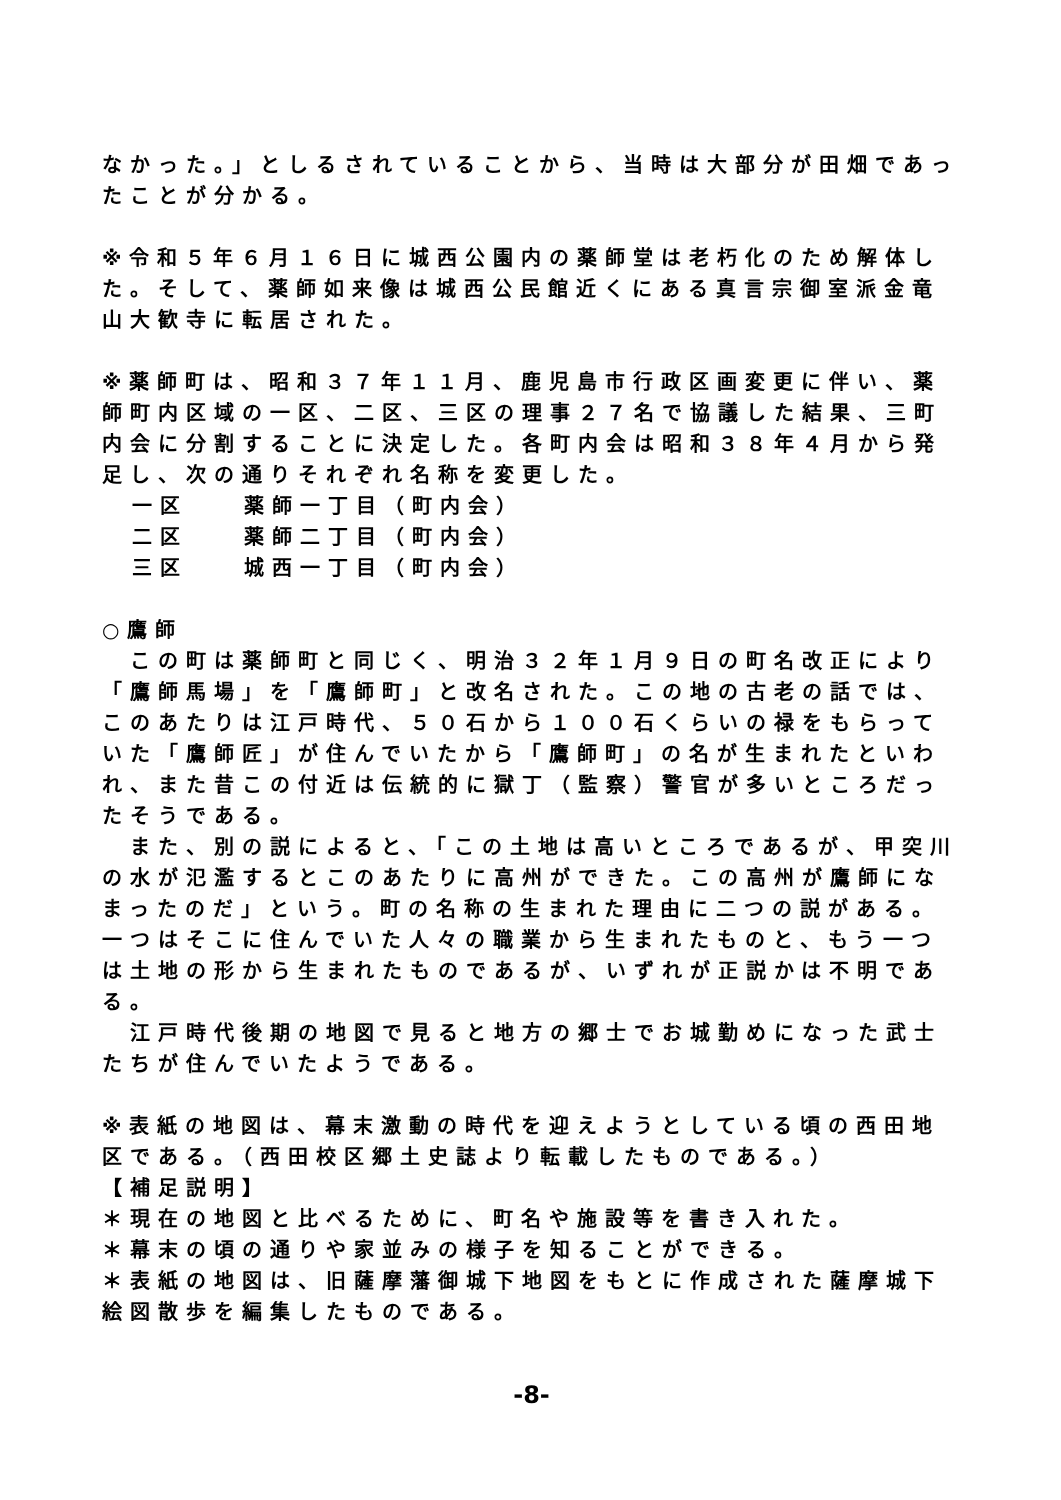なかった。」としるされていることから、当時は大部分が田畑であったことが分かる。
※令和５年６月１６日に城西公園内の薬師堂は老朽化のため解体した。そして、薬師如来像は城西公民館近くにある真言宗御室派金竜山大歓寺に転居された。
※薬師町は、昭和３７年１１月、鹿児島市行政区画変更に伴い、薬師町内区域の一区、二区、三区の理事２７名で協議した結果、三町内会に分割することに決定した。各町内会は昭和３８年４月から発足し、次の通りそれぞれ名称を変更した。
一区　　薬師一丁目（町内会）
二区　　薬師二丁目（町内会）
三区　　城西一丁目（町内会）
○鷹師
　この町は薬師町と同じく、明治３２年１月９日の町名改正により「鷹師馬場」を「鷹師町」と改名された。この地の古老の話では、このあたりは江戸時代、５０石から１００石くらいの禄をもらっていた「鷹師匠」が住んでいたから「鷹師町」の名が生まれたといわれ、また昔この付近は伝統的に獄丁（監察）警官が多いところだったそうである。
　また、別の説によると、「この土地は高いところであるが、甲突川の水が氾濫するとこのあたりに高州ができた。この高州が鷹師になまったのだ」という。町の名称の生まれた理由に二つの説がある。一つはそこに住んでいた人々の職業から生まれたものと、もう一つは土地の形から生まれたものであるが、いずれが正説かは不明である。
　江戸時代後期の地図で見ると地方の郷士でお城勤めになった武士たちが住んでいたようである。
※表紙の地図は、幕末激動の時代を迎えようとしている頃の西田地区である。（西田校区郷土史誌より転載したものである。）
【補足説明】
＊現在の地図と比べるために、町名や施設等を書き入れた。
＊幕末の頃の通りや家並みの様子を知ることができる。
＊表紙の地図は、旧薩摩藩御城下地図をもとに作成された薩摩城下絵図散歩を編集したものである。
-8-